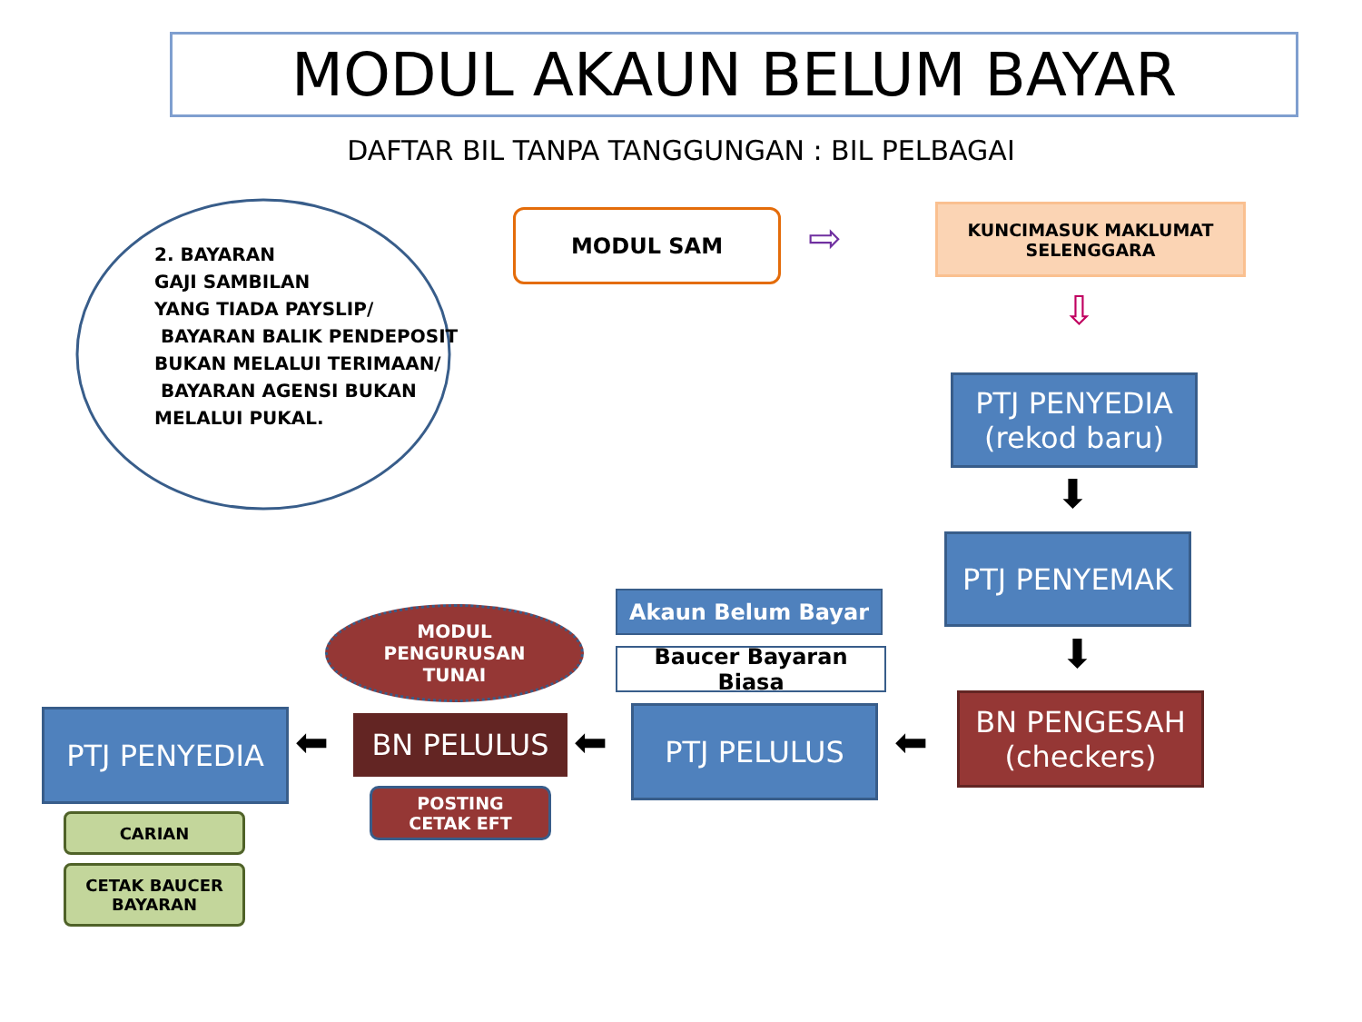MODUL AKAUN BELUM BAYAR
DAFTAR BIL TANPA TANGGUNGAN : BIL PELBAGAI
2. BAYARAN
GAJI SAMBILAN
YANG TIADA PAYSLIP/
BAYARAN BALIK PENDEPOSIT
BUKAN MELALUI TERIMAAN/
BAYARAN AGENSI BUKAN
MELALUI PUKAL.
MODUL SAM ⇨
KUNCIMASUK MAKLUMAT
SELENGGARA
⇩
PTJ PENYEDIA
(rekod baru)
⬇
PTJ PENYEMAK
⬇
Akaun Belum Bayar
Baucer Bayaran Biasa
MODUL
PENGURUSAN
TUNAI
BN PENGESAH
(checkers)
⬅
PTJ PELULUS
⬅
BN PELULUS
POSTING
CETAK EFT
⬅
PTJ PENYEDIA
CARIAN
CETAK BAUCER
BAYARAN